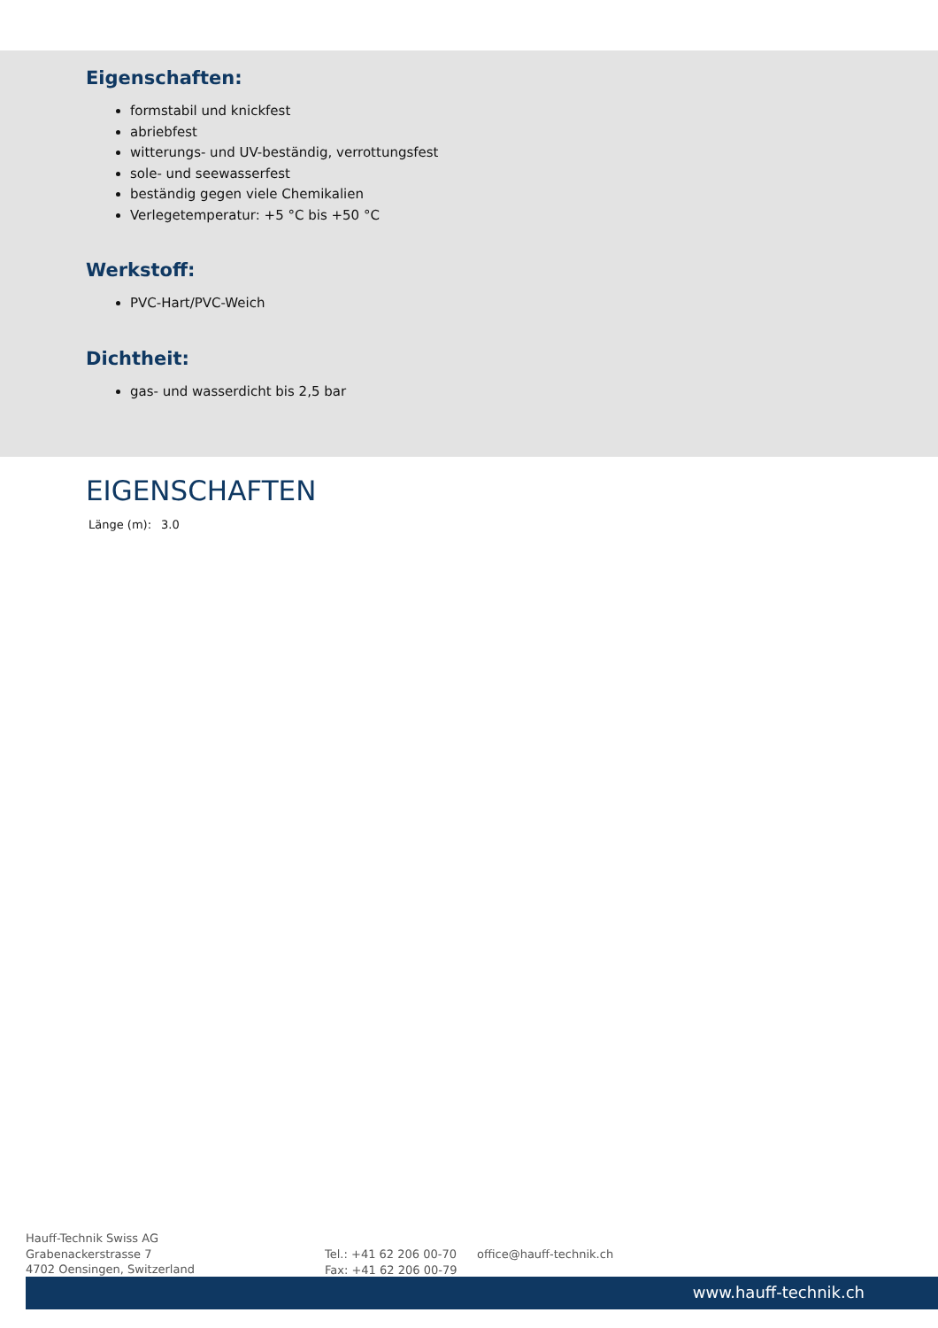Eigenschaften:
formstabil und knickfest
abriebfest
witterungs- und UV-beständig, verrottungsfest
sole- und seewasserfest
beständig gegen viele Chemikalien
Verlegetemperatur: +5 °C bis +50 °C
Werkstoff:
PVC-Hart/PVC-Weich
Dichtheit:
gas- und wasserdicht bis 2,5 bar
EIGENSCHAFTEN
| Länge (m): | 3.0 |
Hauff-Technik Swiss AG
Grabenackerstrasse 7
4702 Oensingen, Switzerland
Tel.: +41 62 206 00-70
Fax: +41 62 206 00-79
office@hauff-technik.ch
www.hauff-technik.ch